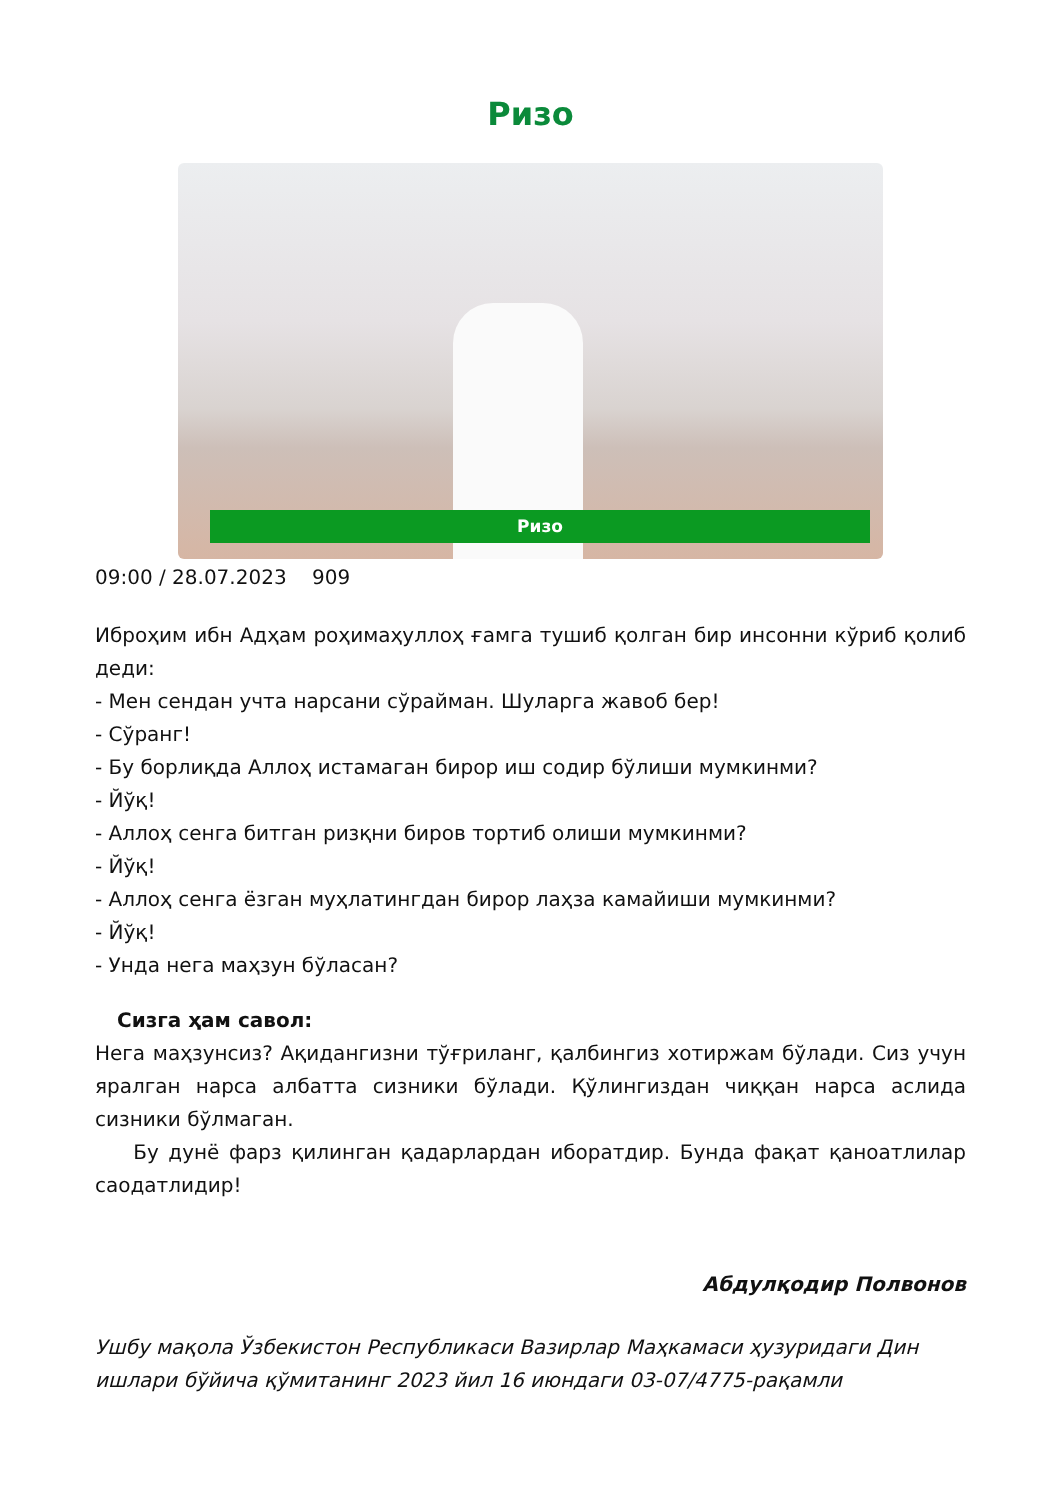Ризо
Ризо
09:00 / 28.07.2023 909
Иброҳим ибн Адҳам роҳимаҳуллоҳ ғамга тушиб қолган бир инсонни кўриб қолиб деди:
- Мен сендан учта нарсани сўрайман. Шуларга жавоб бер!
- Сўранг!
- Бу борлиқда Аллоҳ истамаган бирор иш содир бўлиши мумкинми?
- Йўқ!
- Аллоҳ сенга битган ризқни биров тортиб олиши мумкинми?
- Йўқ!
- Аллоҳ сенга ёзган муҳлатингдан бирор лаҳза камайиши мумкинми?
- Йўқ!
- Унда нега маҳзун бўласан?
Сизга ҳам савол:
Нега маҳзунсиз? Ақидангизни тўғриланг, қалбингиз хотиржам бўлади. Сиз учун яралган нарса албатта сизники бўлади. Қўлингиздан чиққан нарса аслида сизники бўлмаган.
Бу дунё фарз қилинган қадарлардан иборатдир. Бунда фақат қаноатлилар саодатлидир!
Абдулқодир Полвонов
Ушбу мақола Ўзбекистон Республикаси Вазирлар Маҳкамаси ҳузуридаги Дин ишлари бўйича қўмитанинг 2023 йил 16 июндаги 03-07/4775-рақамли